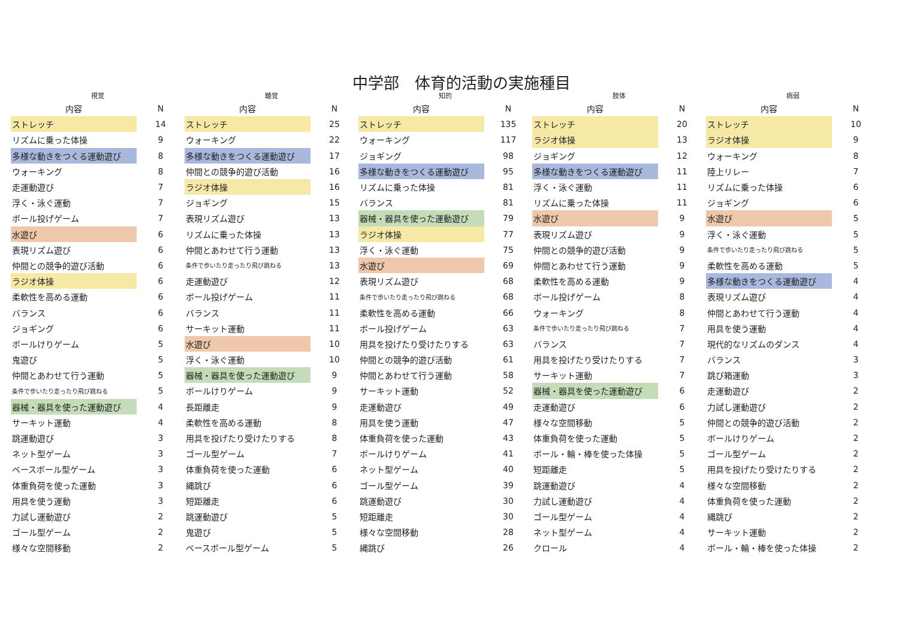中学部　体育的活動の実施種目
| 視覚 | | 聴覚 | | 知的 | | 肢体 | | 病弱 | |
| --- | --- | --- | --- | --- | --- | --- | --- | --- | --- |
| 内容 | N | 内容 | N | 内容 | N | 内容 | N | 内容 | N |
| ストレッチ | 14 | ストレッチ | 25 | ストレッチ | 135 | ストレッチ | 20 | ストレッチ | 10 |
| リズムに乗った体操 | 9 | ウォーキング | 22 | ウォーキング | 117 | ラジオ体操 | 13 | ラジオ体操 | 9 |
| 多様な動きをつくる運動遊び | 8 | 多様な動きをつくる運動遊び | 17 | ジョギング | 98 | ジョギング | 12 | ウォーキング | 8 |
| ウォーキング | 8 | 仲間との競争的遊び活動 | 16 | 多様な動きをつくる運動遊び | 95 | 多様な動きをつくる運動遊び | 11 | 陸上リレー | 7 |
| 走運動遊び | 7 | ラジオ体操 | 16 | リズムに乗った体操 | 81 | 浮く・泳ぐ運動 | 11 | リズムに乗った体操 | 6 |
| 浮く・泳ぐ運動 | 7 | ジョギング | 15 | バランス | 81 | リズムに乗った体操 | 11 | ジョギング | 6 |
| ボール投げゲーム | 7 | 表現リズム遊び | 13 | 器械・器具を使った運動遊び | 79 | 水遊び | 9 | 水遊び | 5 |
| 水遊び | 6 | リズムに乗った体操 | 13 | ラジオ体操 | 77 | 表現リズム遊び | 9 | 浮く・泳ぐ運動 | 5 |
| 表現リズム遊び | 6 | 仲間とあわせて行う運動 | 13 | 浮く・泳ぐ運動 | 75 | 仲間との競争的遊び活動 | 9 | 条件で歩いたり走ったり飛び跳ねる | 5 |
| 仲間との競争的遊び活動 | 6 | 条件で歩いたり走ったり飛び跳ねる | 13 | 水遊び | 69 | 仲間とあわせて行う運動 | 9 | 柔軟性を高める運動 | 5 |
| ラジオ体操 | 6 | 走運動遊び | 12 | 表現リズム遊び | 68 | 柔軟性を高める運動 | 9 | 多様な動きをつくる運動遊び | 4 |
| 柔軟性を高める運動 | 6 | ボール投げゲーム | 11 | 条件で歩いたり走ったり飛び跳ねる | 68 | ボール投げゲーム | 8 | 表現リズム遊び | 4 |
| バランス | 6 | バランス | 11 | 柔軟性を高める運動 | 66 | ウォーキング | 8 | 仲間とあわせて行う運動 | 4 |
| ジョギング | 6 | サーキット運動 | 11 | ボール投げゲーム | 63 | 条件で歩いたり走ったり飛び跳ねる | 7 | 用具を使う運動 | 4 |
| ボールけりゲーム | 5 | 水遊び | 10 | 用具を投げたり受けたりする | 63 | バランス | 7 | 現代的なリズムのダンス | 4 |
| 鬼遊び | 5 | 浮く・泳ぐ運動 | 10 | 仲間との競争的遊び活動 | 61 | 用具を投げたり受けたりする | 7 | バランス | 3 |
| 仲間とあわせて行う運動 | 5 | 器械・器具を使った運動遊び | 9 | 仲間とあわせて行う運動 | 58 | サーキット運動 | 7 | 跳び箱運動 | 3 |
| 条件で歩いたり走ったり飛び跳ねる | 5 | ボールけりゲーム | 9 | サーキット運動 | 52 | 器械・器具を使った運動遊び | 6 | 走運動遊び | 2 |
| 器械・器具を使った運動遊び | 4 | 長距離走 | 9 | 走運動遊び | 49 | 走運動遊び | 6 | 力試し運動遊び | 2 |
| サーキット運動 | 4 | 柔軟性を高める運動 | 8 | 用具を使う運動 | 47 | 様々な空間移動 | 5 | 仲間との競争的遊び活動 | 2 |
| 跳運動遊び | 3 | 用具を投げたり受けたりする | 8 | 体重負荷を使った運動 | 43 | 体重負荷を使った運動 | 5 | ボールけりゲーム | 2 |
| ネット型ゲーム | 3 | ゴール型ゲーム | 7 | ボールけりゲーム | 41 | ボール・輪・棒を使った体操 | 5 | ゴール型ゲーム | 2 |
| ベースボール型ゲーム | 3 | 体重負荷を使った運動 | 6 | ネット型ゲーム | 40 | 短距離走 | 5 | 用具を投げたり受けたりする | 2 |
| 体重負荷を使った運動 | 3 | 縄跳び | 6 | ゴール型ゲーム | 39 | 跳運動遊び | 4 | 様々な空間移動 | 2 |
| 用具を使う運動 | 3 | 短距離走 | 6 | 跳運動遊び | 30 | 力試し運動遊び | 4 | 体重負荷を使った運動 | 2 |
| 力試し運動遊び | 2 | 跳運動遊び | 5 | 短距離走 | 30 | ゴール型ゲーム | 4 | 縄跳び | 2 |
| ゴール型ゲーム | 2 | 鬼遊び | 5 | 様々な空間移動 | 28 | ネット型ゲーム | 4 | サーキット運動 | 2 |
| 様々な空間移動 | 2 | ベースボール型ゲーム | 5 | 縄跳び | 26 | クロール | 4 | ボール・輪・棒を使った体操 | 2 |